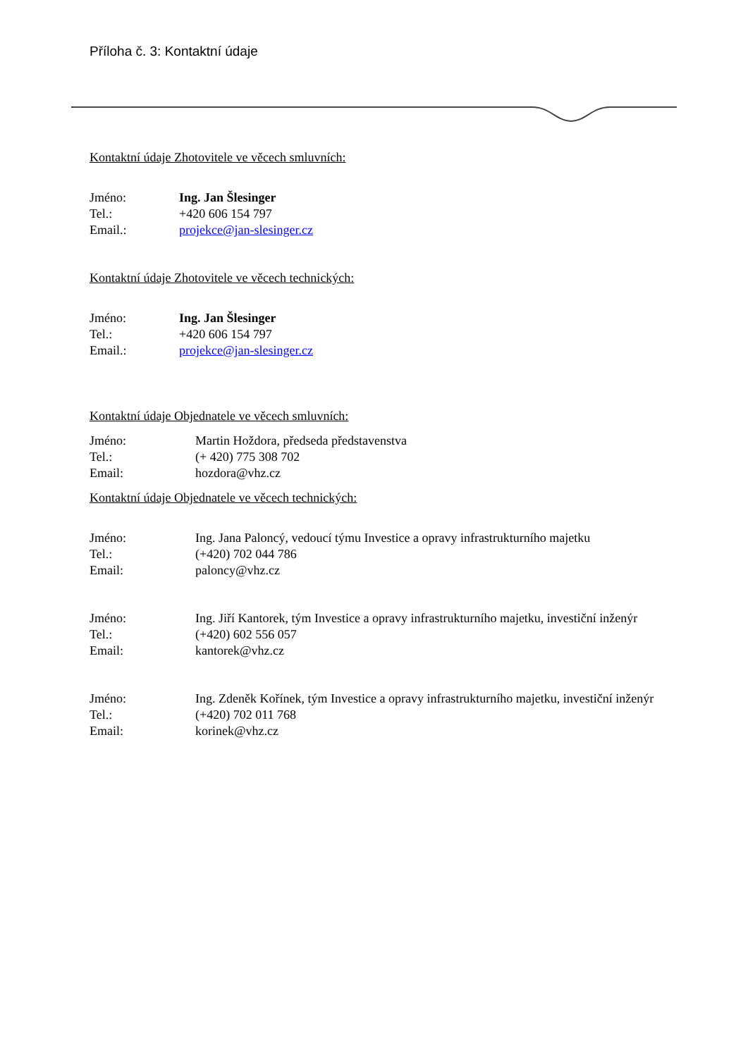Příloha č. 3: Kontaktní údaje
Kontaktní údaje Zhotovitele ve věcech smluvních:
Jméno: Ing. Jan Šlesinger
Tel.: +420 606 154 797
Email.: projekce@jan-slesinger.cz
Kontaktní údaje Zhotovitele ve věcech technických:
Jméno: Ing. Jan Šlesinger
Tel.: +420 606 154 797
Email.: projekce@jan-slesinger.cz
Kontaktní údaje Objednatele ve věcech smluvních:
Jméno: Martin Hoždora, předseda představenstva
Tel.: (+ 420) 775 308 702
Email: hozdora@vhz.cz
Kontaktní údaje Objednatele ve věcech technických:
Jméno: Ing. Jana Paloncý, vedoucí týmu Investice a opravy infrastrukturního majetku
Tel.: (+420) 702 044 786
Email: paloncy@vhz.cz
Jméno: Ing. Jiří Kantorek, tým Investice a opravy infrastrukturního majetku, investiční inženýr
Tel.: (+420) 602 556 057
Email: kantorek@vhz.cz
Jméno: Ing. Zdeněk Kořínek, tým Investice a opravy infrastrukturního majetku, investiční inženýr
Tel.: (+420) 702 011 768
Email: korinek@vhz.cz